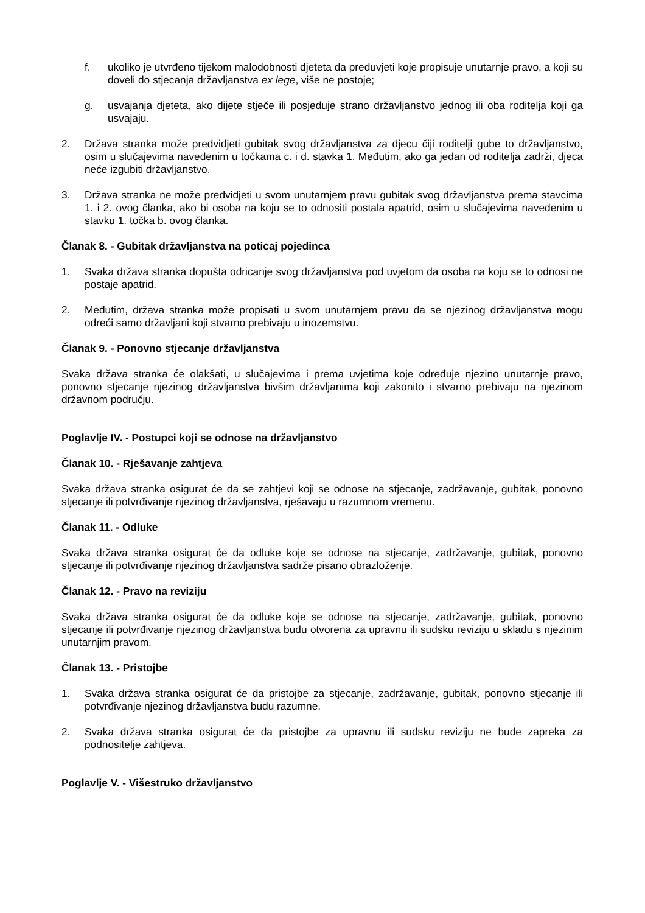f. ukoliko je utvrđeno tijekom malodobnosti djeteta da preduvjeti koje propisuje unutarnje pravo, a koji su doveli do stjecanja državljanstva ex lege, više ne postoje;
g. usvajanja djeteta, ako dijete stječe ili posjeduje strano državljanstvo jednog ili oba roditelja koji ga usvajaju.
2. Država stranka može predvidjeti gubitak svog državljanstva za djecu čiji roditelji gube to državljanstvo, osim u slučajevima navedenim u točkama c. i d. stavka 1. Međutim, ako ga jedan od roditelja zadrži, djeca neće izgubiti državljanstvo.
3. Država stranka ne može predvidjeti u svom unutarnjem pravu gubitak svog državljanstva prema stavcima 1. i 2. ovog članka, ako bi osoba na koju se to odnositi postala apatrid, osim u slučajevima navedenim u stavku 1. točka b. ovog članka.
Članak 8. - Gubitak državljanstva na poticaj pojedinca
1. Svaka država stranka dopušta odricanje svog državljanstva pod uvjetom da osoba na koju se to odnosi ne postaje apatrid.
2. Međutim, država stranka može propisati u svom unutarnjem pravu da se njezinog državljanstva mogu odreći samo državljani koji stvarno prebivaju u inozemstvu.
Članak 9. - Ponovno stjecanje državljanstva
Svaka država stranka će olakšati, u slučajevima i prema uvjetima koje određuje njezino unutarnje pravo, ponovno stjecanje njezinog državljanstva bivšim državljanima koji zakonito i stvarno prebivaju na njezinom državnom području.
Poglavlje IV. - Postupci koji se odnose na državljanstvo
Članak 10. - Rješavanje zahtjeva
Svaka država stranka osigurat će da se zahtjevi koji se odnose na stjecanje, zadržavanje, gubitak, ponovno stjecanje ili potvrđivanje njezinog državljanstva, rješavaju u razumnom vremenu.
Članak 11. - Odluke
Svaka država stranka osigurat će da odluke koje se odnose na stjecanje, zadržavanje, gubitak, ponovno stjecanje ili potvrđivanje njezinog državljanstva sadrže pisano obrazloženje.
Članak 12. - Pravo na reviziju
Svaka država stranka osigurat će da odluke koje se odnose na stjecanje, zadržavanje, gubitak, ponovno stjecanje ili potvrđivanje njezinog državljanstva budu otvorena za upravnu ili sudsku reviziju u skladu s njezinim unutarnjim pravom.
Članak 13. - Pristojbe
1. Svaka država stranka osigurat će da pristojbe za stjecanje, zadržavanje, gubitak, ponovno stjecanje ili potvrđivanje njezinog državljanstva budu razumne.
2. Svaka država stranka osigurat će da pristojbe za upravnu ili sudsku reviziju ne bude zapreka za podnositelje zahtjeva.
Poglavlje V. - Višestruko državljanstvo